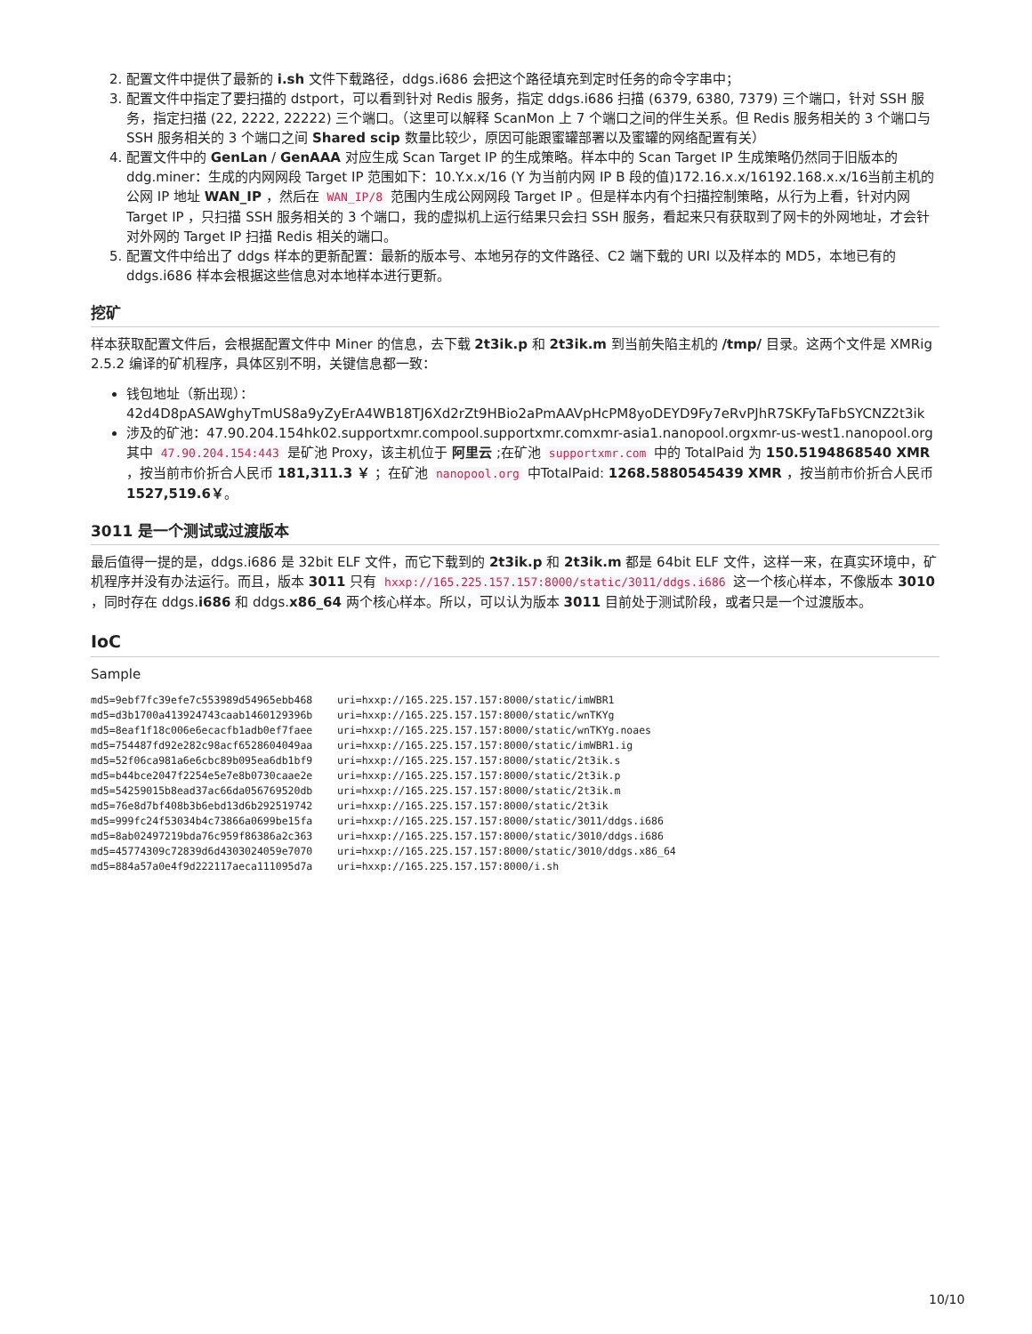2. 配置文件中提供了最新的 i.sh 文件下载路径，ddgs.i686 会把这个路径填充到定时任务的命令字串中；
3. 配置文件中指定了要扫描的 dstport，可以看到针对 Redis 服务，指定 ddgs.i686 扫描 (6379, 6380, 7379) 三个端口，针对 SSH 服务，指定扫描 (22, 2222, 22222) 三个端口。（这里可以解释 ScanMon 上 7 个端口之间的伴生关系。但 Redis 服务相关的 3 个端口与 SSH 服务相关的 3 个端口之间 Shared scip 数量比较少，原因可能跟蜜罐部署以及蜜罐的网络配置有关）
4. 配置文件中的 GenLan / GenAAA 对应生成 Scan Target IP 的生成策略。样本中的 Scan Target IP 生成策略仍然同于旧版本的 ddg.miner：生成的内网网段 Target IP 范围如下：10.Y.x.x/16 (Y 为当前内网 IP B 段的值)172.16.x.x/16192.168.x.x/16当前主机的公网 IP 地址 WAN_IP ，然后在 WAN_IP/8 范围内生成公网网段 Target IP 。但是样本内有个扫描控制策略，从行为上看，针对内网 Target IP ，只扫描 SSH 服务相关的 3 个端口，我的虚拟机上运行结果只会扫 SSH 服务，看起来只有获取到了网卡的外网地址，才会针对外网的 Target IP 扫描 Redis 相关的端口。
5. 配置文件中给出了 ddgs 样本的更新配置：最新的版本号、本地另存的文件路径、C2 端下载的 URI 以及样本的 MD5，本地已有的 ddgs.i686 样本会根据这些信息对本地样本进行更新。
挖矿
样本获取配置文件后，会根据配置文件中 Miner 的信息，去下载 2t3ik.p 和 2t3ik.m 到当前失陷主机的 /tmp/ 目录。这两个文件是 XMRig 2.5.2 编译的矿机程序，具体区别不明，关键信息都一致：
钱包地址（新出现）： 42d4D8pASAWghyTmUS8a9yZyErA4WB18TJ6Xd2rZt9HBio2aPmAAVpHcPM8yoDEYD9Fy7eRvPJhR7SKFyTaFbSYCNZ2t3ik
涉及的矿池：47.90.204.154hk02.supportxmr.compool.supportxmr.comxmr-asia1.nanopool.orgxmr-us-west1.nanopool.org其中 47.90.204.154:443 是矿池 Proxy，该主机位于 阿里云 ;在矿池 supportxmr.com 中的 TotalPaid 为 150.5194868540 XMR ，按当前市价折合人民币 181,311.3 ￥ ；在矿池 nanopool.org 中TotalPaid: 1268.5880545439 XMR ，按当前市价折合人民币 1527,519.6￥。
3011 是一个测试或过渡版本
最后值得一提的是，ddgs.i686 是 32bit ELF 文件，而它下载到的 2t3ik.p 和 2t3ik.m 都是 64bit ELF 文件，这样一来，在真实环境中，矿机程序并没有办法运行。而且，版本 3011 只有 hxxp://165.225.157.157:8000/static/3011/ddgs.i686 这一个核心样本，不像版本 3010 ，同时存在 ddgs.i686 和 ddgs.x86_64 两个核心样本。所以，可以认为版本 3011 目前处于测试阶段，或者只是一个过渡版本。
IoC
Sample
md5=9ebf7fc39efe7c553989d54965ebb468    uri=hxxp://165.225.157.157:8000/static/imWBR1
md5=d3b1700a413924743caab1460129396b    uri=hxxp://165.225.157.157:8000/static/wnTKYg
md5=8eaf1f18c006e6ecacfb1adb0ef7faee    uri=hxxp://165.225.157.157:8000/static/wnTKYg.noaes
md5=754487fd92e282c98acf6528604049aa    uri=hxxp://165.225.157.157:8000/static/imWBR1.ig
md5=52f06ca981a6e6cbc89b095ea6db1bf9    uri=hxxp://165.225.157.157:8000/static/2t3ik.s
md5=b44bce2047f2254e5e7e8b0730caae2e    uri=hxxp://165.225.157.157:8000/static/2t3ik.p
md5=54259015b8ead37ac66da056769520db    uri=hxxp://165.225.157.157:8000/static/2t3ik.m
md5=76e8d7bf408b3b6ebd13d6b292519742    uri=hxxp://165.225.157.157:8000/static/2t3ik
md5=999fc24f53034b4c73866a0699be15fa    uri=hxxp://165.225.157.157:8000/static/3011/ddgs.i686
md5=8ab02497219bda76c959f86386a2c363    uri=hxxp://165.225.157.157:8000/static/3010/ddgs.i686
md5=45774309c72839d6d4303024059e7070    uri=hxxp://165.225.157.157:8000/static/3010/ddgs.x86_64
md5=884a57a0e4f9d222117aeca111095d7a    uri=hxxp://165.225.157.157:8000/i.sh
10/10